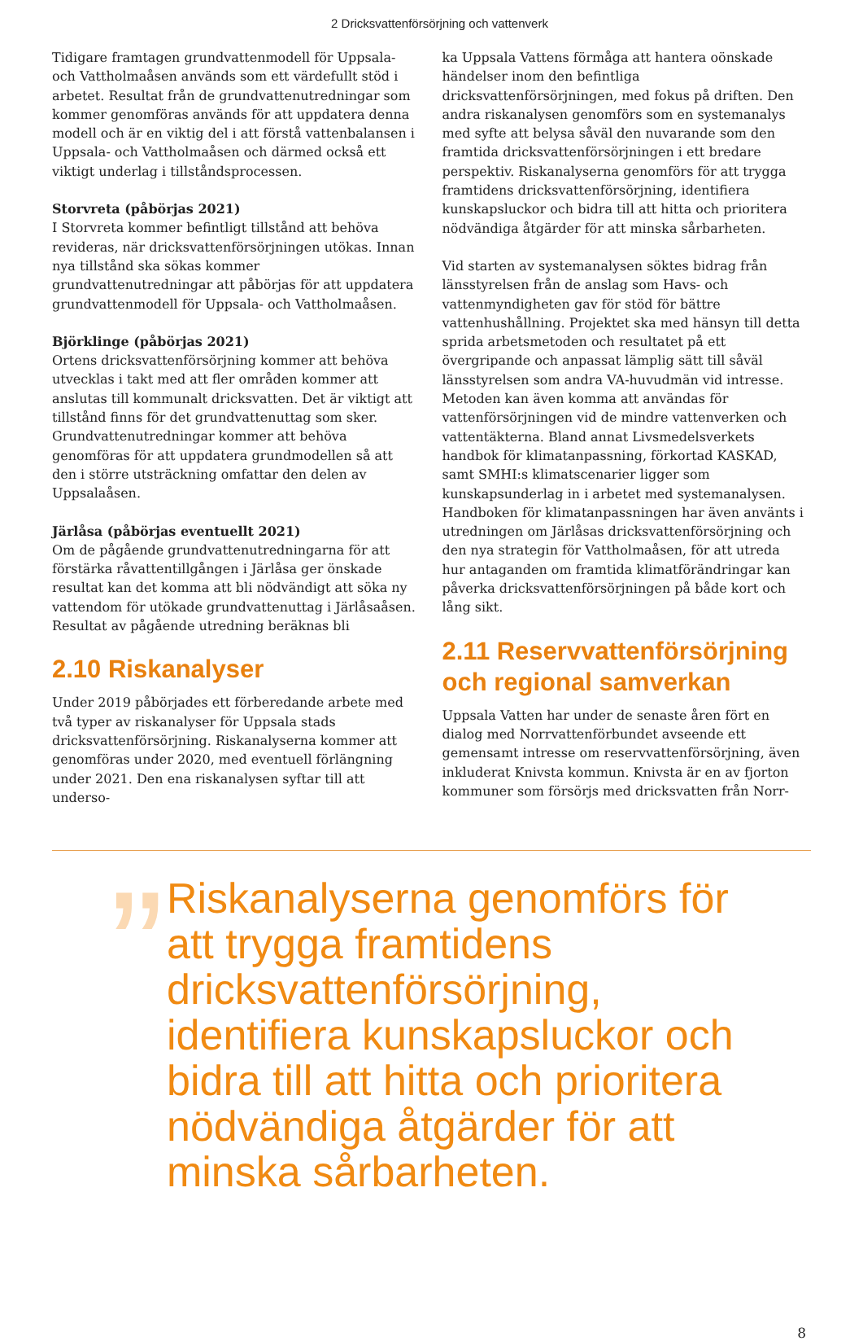2 Dricksvattenförsörjning och vattenverk
Tidigare framtagen grundvattenmodell för Uppsala- och Vattholmaåsen används som ett värdefullt stöd i arbetet. Resultat från de grundvattenutredningar som kommer genomföras används för att uppdatera denna modell och är en viktig del i att förstå vattenbalansen i Uppsala- och Vattholmaåsen och därmed också ett viktigt underlag i tillståndsprocessen.
Storvreta (påbörjas 2021)
I Storvreta kommer befintligt tillstånd att behöva revideras, när dricksvattenförsörjningen utökas. Innan nya tillstånd ska sökas kommer grundvattenutredningar att påbörjas för att uppdatera grundvattenmodell för Uppsala- och Vattholmaåsen.
Björklinge (påbörjas 2021)
Ortens dricksvattenförsörjning kommer att behöva utvecklas i takt med att fler områden kommer att anslutas till kommunalt dricksvatten. Det är viktigt att tillstånd finns för det grundvattenuttag som sker. Grundvattenutredningar kommer att behöva genomföras för att uppdatera grundmodellen så att den i större utsträckning omfattar den delen av Uppsalaåsen.
Järlåsa (påbörjas eventuellt 2021)
Om de pågående grundvattenutredningarna för att förstärka råvattentillgången i Järlåsa ger önskade resultat kan det komma att bli nödvändigt att söka ny vattendom för utökade grundvattenuttag i Järlåsaåsen. Resultat av pågående utredning beräknas bli
2.10 Riskanalyser
Under 2019 påbörjades ett förberedande arbete med två typer av riskanalyser för Uppsala stads dricksvattenförsörjning. Riskanalyserna kommer att genomföras under 2020, med eventuell förlängning under 2021. Den ena riskanalysen syftar till att underso-
ka Uppsala Vattens förmåga att hantera oönskade händelser inom den befintliga dricksvattenförsörjningen, med fokus på driften. Den andra riskanalysen genomförs som en systemanalys med syfte att belysa såväl den nuvarande som den framtida dricksvattenförsörjningen i ett bredare perspektiv. Riskanalyserna genomförs för att trygga framtidens dricksvattenförsörjning, identifiera kunskapsluckor och bidra till att hitta och prioritera nödvändiga åtgärder för att minska sårbarheten.
Vid starten av systemanalysen söktes bidrag från länsstyrelsen från de anslag som Havs- och vattenmyndigheten gav för stöd för bättre vattenhushållning. Projektet ska med hänsyn till detta sprida arbetsmetoden och resultatet på ett övergripande och anpassat lämplig sätt till såväl länsstyrelsen som andra VA-huvudmän vid intresse. Metoden kan även komma att användas för vattenförsörjningen vid de mindre vattenverken och vattentäkterna. Bland annat Livsmedelsverkets handbok för klimatanpassning, förkortad KASKAD, samt SMHI:s klimatscenarier ligger som kunskapsunderlag in i arbetet med systemanalysen. Handboken för klimatanpassningen har även använts i utredningen om Järlåsas dricksvattenförsörjning och den nya strategin för Vattholmaåsen, för att utreda hur antaganden om framtida klimatförändringar kan påverka dricksvattenförsörjningen på både kort och lång sikt.
2.11 Reservvattenförsörjning och regional samverkan
Uppsala Vatten har under de senaste åren fört en dialog med Norrvattenförbundet avseende ett gemensamt intresse om reservvattenförsörjning, även inkluderat Knivsta kommun. Knivsta är en av fjorton kommuner som försörjs med dricksvatten från Norr-
” Riskanalyserna genomförs för att trygga framtidens dricksvattenförsörjning, identifiera kunskapsluckor och bidra till att hitta och prioritera nödvändiga åtgärder för att minska sårbarheten.
8